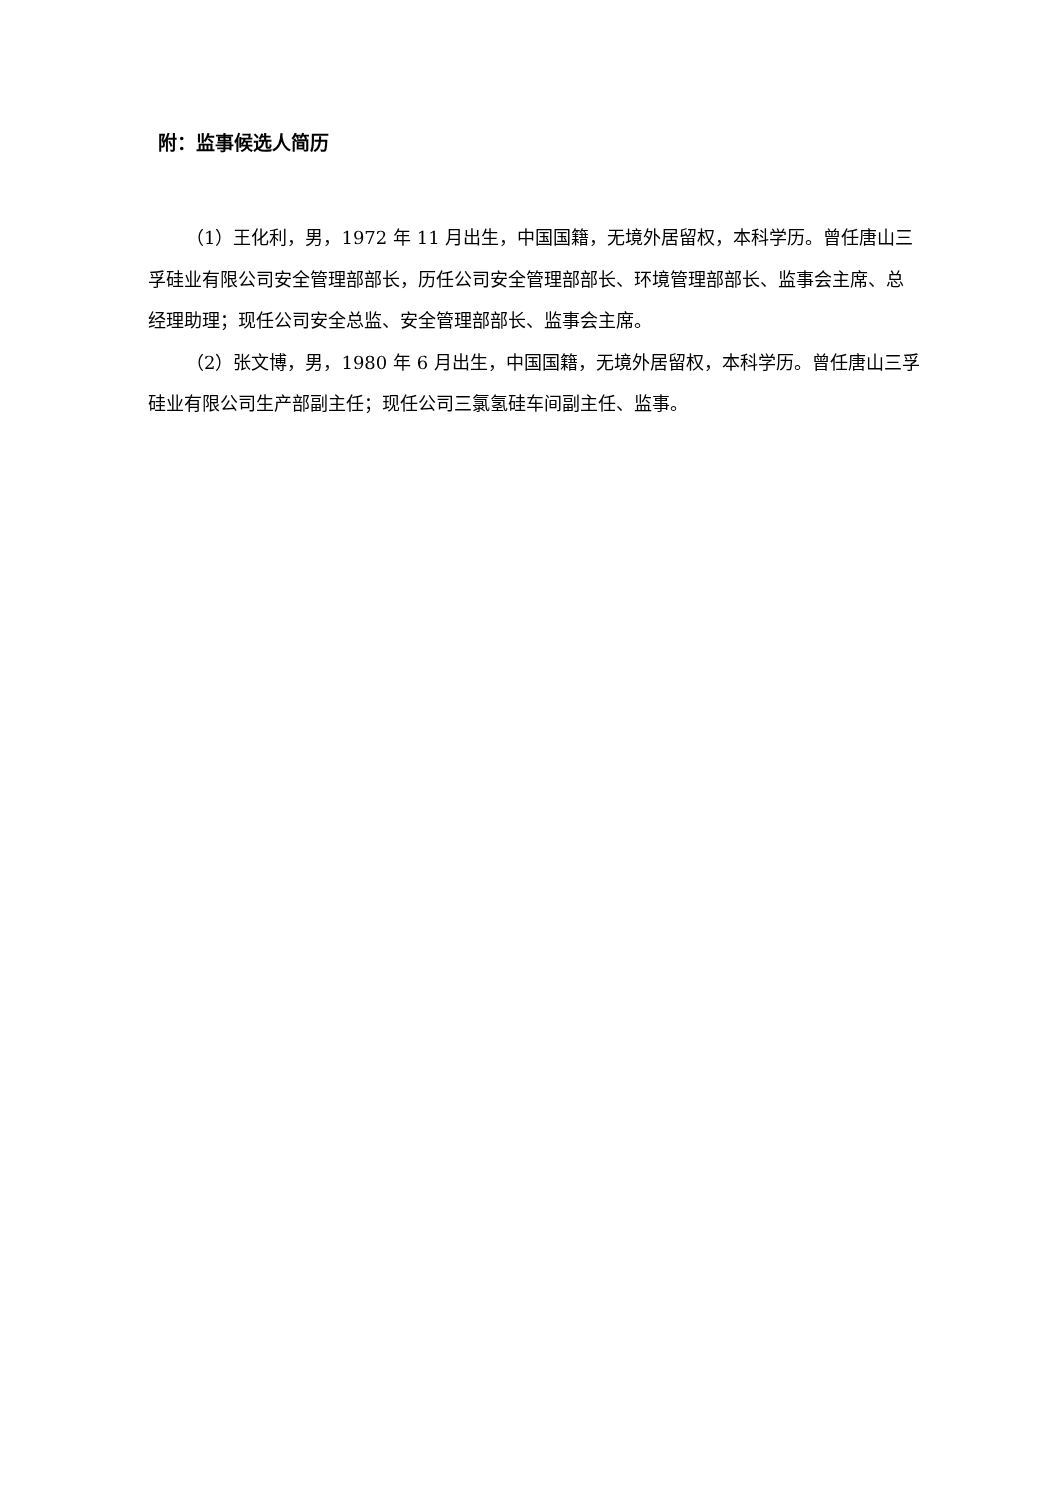附：监事候选人简历
（1）王化利，男，1972 年 11 月出生，中国国籍，无境外居留权，本科学历。曾任唐山三孚硅业有限公司安全管理部部长，历任公司安全管理部部长、环境管理部部长、监事会主席、总经理助理；现任公司安全总监、安全管理部部长、监事会主席。
（2）张文博，男，1980 年 6 月出生，中国国籍，无境外居留权，本科学历。曾任唐山三孚硅业有限公司生产部副主任；现任公司三氯氢硅车间副主任、监事。